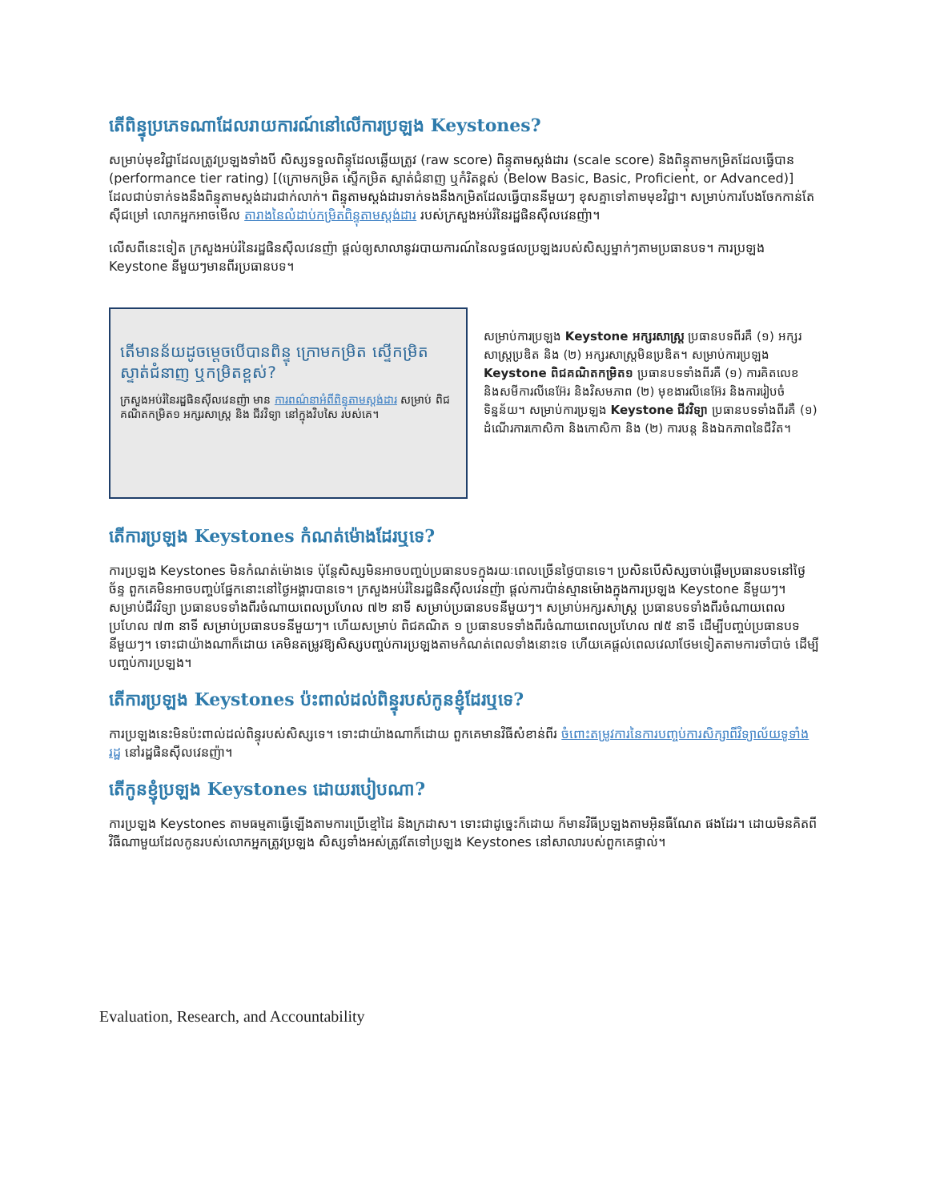តើពិន្ទុប្រភេទណាដែលរាយការណ៍នៅលើការប្រឡង Keystones?
សម្រាប់មុខវិជ្ជាដែលត្រូវប្រឡងទាំងបី សិស្សទទួលពិន្ទុដែលឆ្លើយត្រូវ (raw score) ពិន្ទុតាមស្តង់ដារ (scale score) និងពិន្ទុតាមកម្រិតដែលធ្វើបាន (performance tier rating) [(ក្រោមកម្រិត ស្ទើកម្រិត ស្ទាត់ជំនាញ ឬកំរិតខ្ពស់ (Below Basic, Basic, Proficient, or Advanced)] ដែលជាប់ទាក់ទងនឹងពិន្ទុតាមស្តង់ដារជាក់លាក់។ ពិន្ទុតាមស្តង់ដារទាក់ទងនឹងកម្រិតដែលធ្វើបាននីមួយៗ ខុសគ្នាទៅតាមមុខវិជ្ជា។ សម្រាប់ការបែងចែកកាន់តែស៊ីជម្រៅ លោកអ្នកអាចមើល តារាងនៃលំដាប់កម្រិតពិន្ទុតាមស្តង់ដារ របស់ក្រសួងអប់រំនៃរដ្ឋផិនស៊ីលវេនញ៉ា។
លើសពីនេះទៀត ក្រសួងអប់រំនៃរដ្ឋផិនស៊ីលវេនញ៉ា ផ្តល់ឲ្យសាលានូវរបាយការណ៍នៃលទ្ធផលប្រឡងរបស់សិស្សម្នាក់ៗតាមប្រធានបទ។ ការប្រឡង Keystone នីមួយៗមានពីរប្រធានបទ។
តើមានន័យដូចម្តេចបើបានពិន្ទុ ក្រោមកម្រិត ស្ទើកម្រិត ស្ទាត់ជំនាញ ឬកម្រិតខ្ពស់?
ក្រសួងអប់រំនៃរដ្ឋផិនស៊ីលវេនញ៉ា មាន ការពណ៌នាអំពីពិន្ទុតាមស្តង់ដារ សម្រាប់ ពិជគណិតកម្រិត១ អក្សរសាស្ត្រ និង ជីវវិទ្យា នៅក្នុងវិបសៃ របស់គេ។
សម្រាប់ការប្រឡង Keystone អក្សរសាស្ត្រ ប្រធានបទពីរគឺ (១) អក្សរសាស្ត្រប្រឌិត និង (២) អក្សរសាស្ត្រមិនប្រឌិត។ សម្រាប់ការប្រឡង Keystone ពិជគណិតកម្រិត១ ប្រធានបទទាំងពីរគឺ (១) ការគិតលេខ និងសមីការលីនេអ៊ែរ និងវិសមភាព (២) មុខងារលីនេអ៊ែរ និងការរៀបចំទិន្នន័យ។ សម្រាប់ការប្រឡង Keystone ជីវវិទ្យា ប្រធានបទទាំងពីរគឺ (១) ដំណើរការកោសិកា និងកោសិកា និង (២) ការបន្ត និងឯកភាពនៃជីវិត។
តើការប្រឡង Keystones កំណត់ម៉ោងដែរឬទេ?
ការប្រឡង Keystones មិនកំណត់ម៉ោងទេ ប៉ុន្តែសិស្សមិនអាចបញ្ចប់ប្រធានបទក្នុងរយៈពេលច្រើនថ្ងៃបានទេ។ ប្រសិនបើសិស្សចាប់ផ្តើមប្រធានបទនៅថ្ងៃច័ន្ទ ពួកគេមិនអាចបញ្ចប់ផ្នែកនោះនៅថ្ងៃអង្គារបានទេ។ ក្រសួងអប់រំនៃរដ្ឋផិនស៊ីលវេនញ៉ា ផ្តល់ការប៉ាន់ស្មានម៉ោងក្នុងការប្រឡង Keystone នីមួយៗ។ សម្រាប់ជីវវិទ្យា ប្រធានបទទាំងពីរចំណាយពេលប្រហែល ៧២ នាទី សម្រាប់ប្រធានបទនីមួយៗ។ សម្រាប់អក្សរសាស្ត្រ ប្រធានបទទាំងពីរចំណាយពេលប្រហែល ៧៣ នាទី សម្រាប់ប្រធានបទនីមួយៗ។ ហើយសម្រាប់ ពិជគណិត ១ ប្រធានបទទាំងពីរចំណាយពេលប្រហែល ៧៥ នាទី ដើម្បីបញ្ចប់ប្រធានបទនីមួយៗ។ ទោះជាយ៉ាងណាក៏ដោយ គេមិនតម្រូវឱ្យសិស្សបញ្ចប់ការប្រឡងតាមកំណត់ពេលទាំងនោះទេ ហើយគេផ្តល់ពេលវេលាថែមទៀតតាមការចាំបាច់ ដើម្បីបញ្ចប់ការប្រឡង។
តើការប្រឡង Keystones ប៉ះពាល់ដល់ពិន្ទុរបស់កូនខ្ញុំដែរឬទេ?
ការប្រឡងនេះមិនប៉ះពាល់ដល់ពិន្ទុរបស់សិស្សទេ។ ទោះជាយ៉ាងណាក៏ដោយ ពួកគេមានវិធីសំខាន់ពីរ ចំពោះតម្រូវការនៃការបញ្ចប់ការសិក្សាពីវិទ្យាល័យទូទាំងរដ្ឋ នៅរដ្ឋផិនស៊ីលវេនញ៉ា។
តើកូនខ្ញុំប្រឡង Keystones ដោយរបៀបណា?
ការប្រឡង Keystones តាមធម្មតាធ្វើឡើងតាមការប្រើខ្មៅដៃ និងក្រដាស។ ទោះជាដូច្នេះក៏ដោយ ក៏មានវិធីប្រឡងតាមអ៊ិនធឺណែត ផងដែរ។ ដោយមិនគិតពីវិធីណាមួយដែលកូនរបស់លោកអ្នកត្រូវប្រឡង សិស្សទាំងអស់ត្រូវតែទៅប្រឡង Keystones នៅសាលារបស់ពួកគេផ្ទាល់។
Evaluation, Research, and Accountability